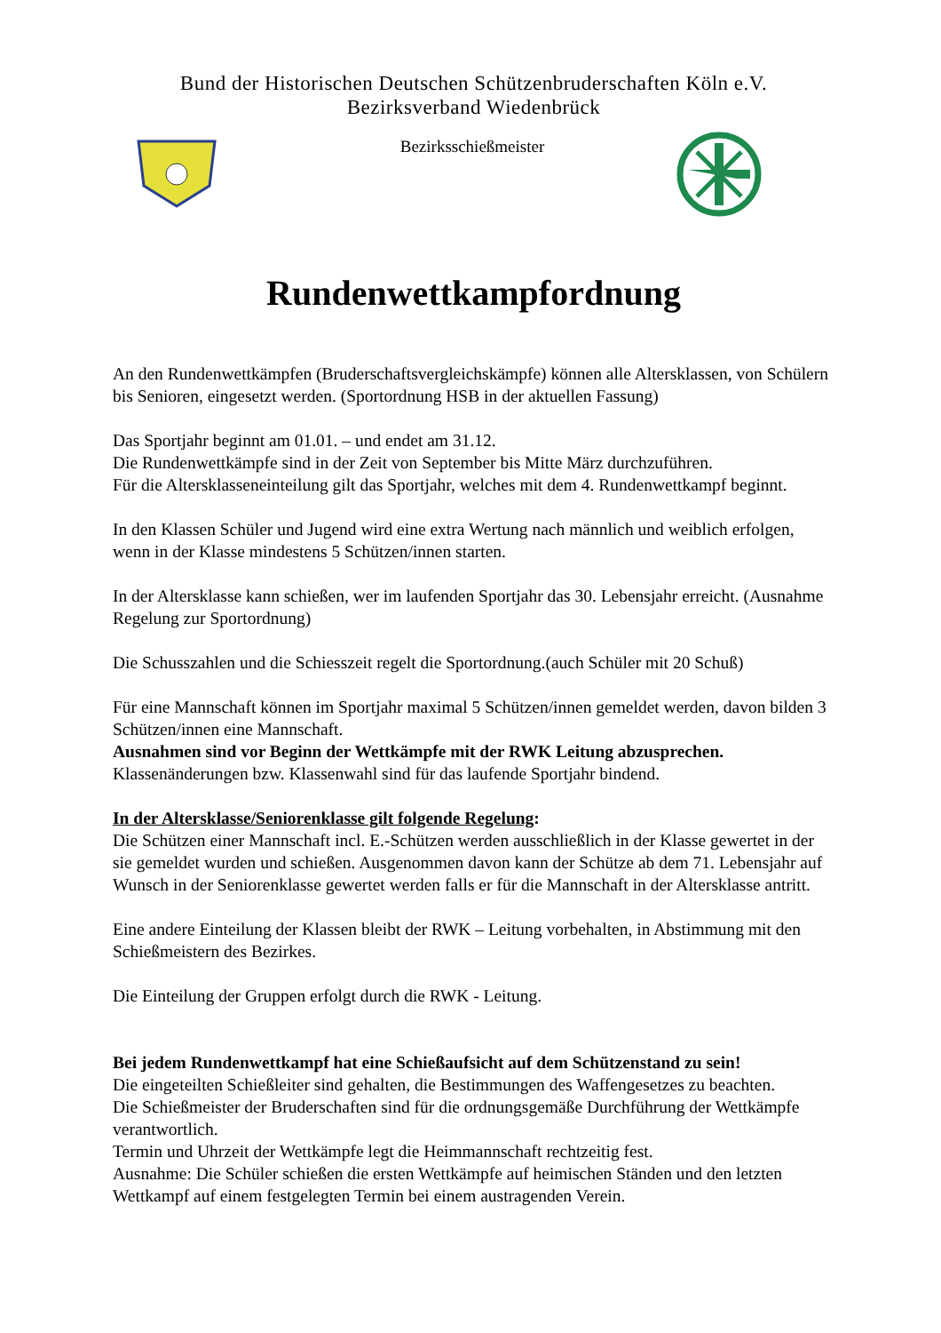Bund der Historischen Deutschen Schützenbruderschaften Köln e.V.
Bezirksverband Wiedenbrück
Bezirksschießmeister
Rundenwettkampfordnung
An den Rundenwettkämpfen (Bruderschaftsvergleichskämpfe) können alle Altersklassen, von Schülern bis Senioren, eingesetzt werden. (Sportordnung HSB in der aktuellen Fassung)
Das Sportjahr beginnt am 01.01. – und endet am 31.12.
Die Rundenwettkämpfe sind in der Zeit von September bis Mitte März durchzuführen.
Für die Altersklasseneinteilung gilt das Sportjahr, welches mit dem 4. Rundenwettkampf beginnt.
In den Klassen Schüler und Jugend wird eine extra Wertung nach männlich und weiblich erfolgen, wenn in der Klasse mindestens 5 Schützen/innen starten.
In der Altersklasse kann schießen, wer im laufenden Sportjahr das 30. Lebensjahr erreicht. (Ausnahme Regelung zur Sportordnung)
Die Schusszahlen und die Schiesszeit regelt die Sportordnung.(auch Schüler mit 20 Schuß)
Für eine Mannschaft können im Sportjahr maximal 5 Schützen/innen gemeldet werden, davon bilden 3 Schützen/innen eine Mannschaft.
Ausnahmen sind vor Beginn der Wettkämpfe mit der RWK Leitung abzusprechen.
Klassenänderungen bzw. Klassenwahl sind für das laufende Sportjahr bindend.
In der Altersklasse/Seniorenklasse gilt folgende Regelung:
Die Schützen einer Mannschaft incl. E.-Schützen werden ausschließlich in der Klasse gewertet in der sie gemeldet wurden und schießen. Ausgenommen davon kann der Schütze ab dem 71. Lebensjahr auf Wunsch in der Seniorenklasse gewertet werden falls er für die Mannschaft in der Altersklasse antritt.
Eine andere Einteilung der Klassen bleibt der RWK – Leitung vorbehalten, in Abstimmung mit den Schießmeistern des Bezirkes.
Die Einteilung der Gruppen erfolgt durch die RWK - Leitung.
Bei jedem Rundenwettkampf hat eine Schießaufsicht auf dem Schützenstand zu sein!
Die eingeteilten Schießleiter sind gehalten, die Bestimmungen des Waffengesetzes zu beachten.
Die Schießmeister der Bruderschaften sind für die ordnungsgemäße Durchführung der Wettkämpfe verantwortlich.
Termin und Uhrzeit der Wettkämpfe legt die Heimmannschaft rechtzeitig fest.
Ausnahme: Die Schüler schießen die ersten Wettkämpfe auf heimischen Ständen und den letzten Wettkampf auf einem festgelegten Termin bei einem austragenden Verein.